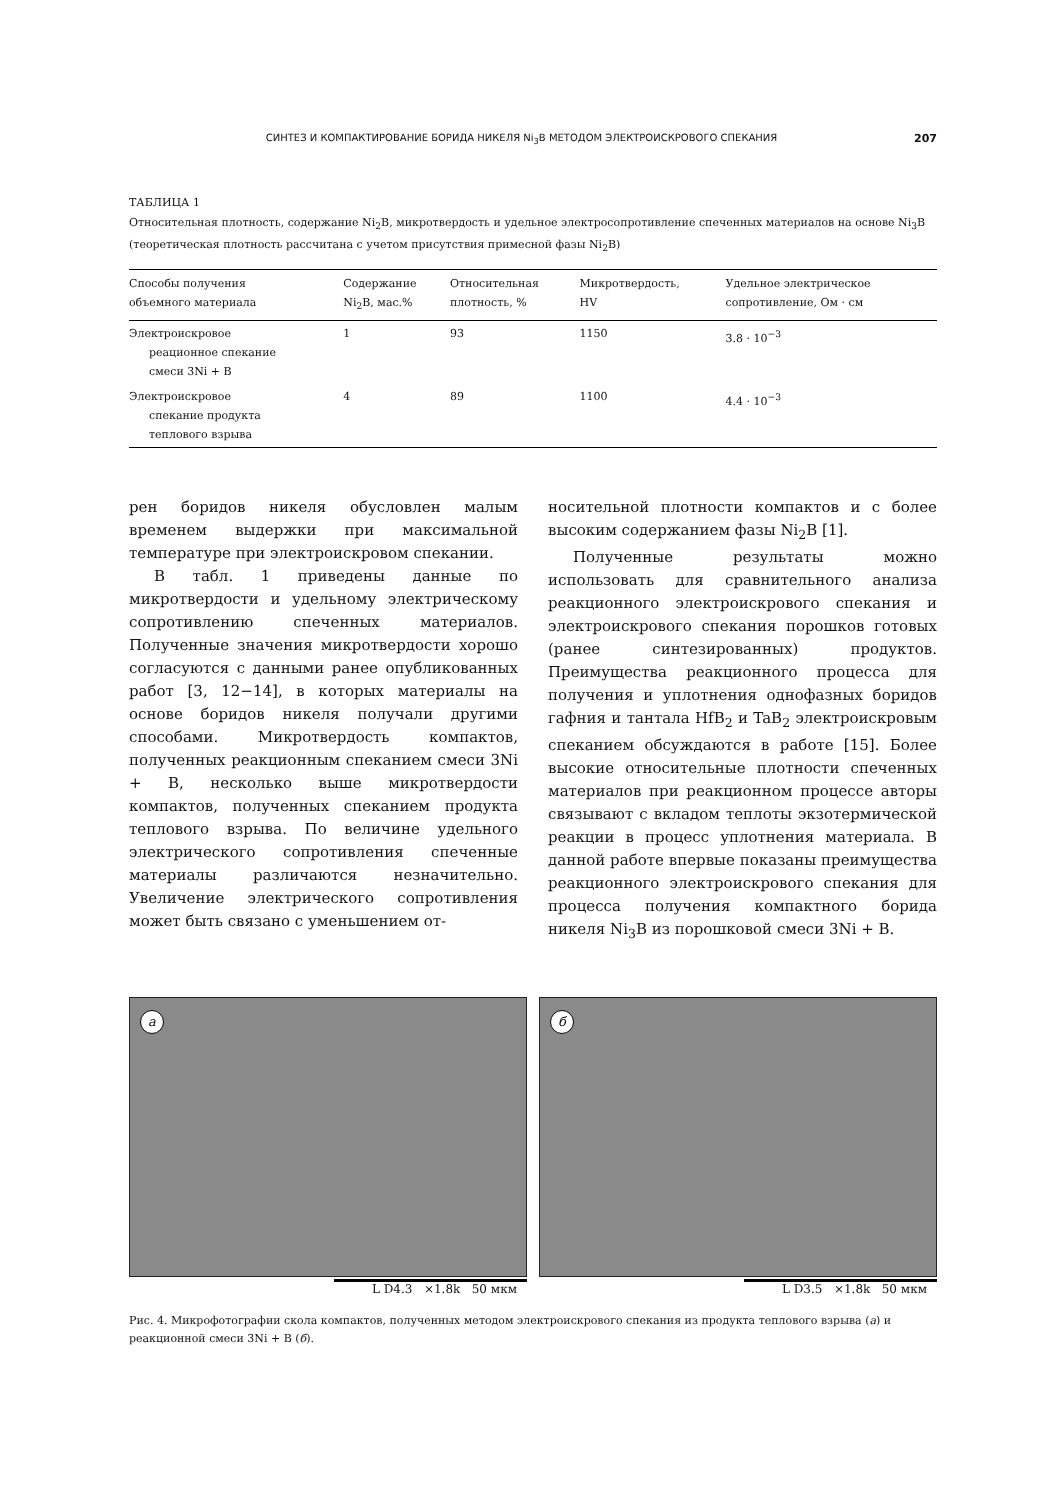СИНТЕЗ И КОМПАКТИРОВАНИЕ БОРИДА НИКЕЛЯ Ni<sub>3</sub>B МЕТОДОМ ЭЛЕКТРОИСКРОВОГО СПЕКАНИЯ 207
ТАБЛИЦА 1
Относительная плотность, содержание Ni<sub>2</sub>B, микротвердость и удельное электросопротивление спеченных материалов на основе Ni<sub>3</sub>B (теоретическая плотность рассчитана с учетом присутствия примесной фазы Ni<sub>2</sub>B)
| Способы получения объемного материала | Содержание Ni<sub>2</sub>B, мас.% | Относительная плотность, % | Микротвердость, HV | Удельное электрическое сопротивление, Ом · см |
| --- | --- | --- | --- | --- |
| Электроискровое реационное спекание смеси 3Ni + B | 1 | 93 | 1150 | 3.8 · 10<sup>−3</sup> |
| Электроискровое спекание продукта теплового взрыва | 4 | 89 | 1100 | 4.4 · 10<sup>−3</sup> |
рен боридов никеля обусловлен малым временем выдержки при максимальной температуре при электроискровом спекании.
В табл. 1 приведены данные по микротвердости и удельному электрическому сопротивлению спеченных материалов. Полученные значения микротвердости хорошо согласуются с данными ранее опубликованных работ [3, 12−14], в которых материалы на основе боридов никеля получали другими способами. Микротвердость компактов, полученных реакционным спеканием смеси 3Ni + B, несколько выше микротвердости компактов, полученных спеканием продукта теплового взрыва. По величине удельного электрического сопротивления спеченные материалы различаются незначительно. Увеличение электрического сопротивления может быть связано с уменьшением от-
носительной плотности компактов и с более высоким содержанием фазы Ni<sub>2</sub>B [1].
Полученные результаты можно использовать для сравнительного анализа реакционного электроискрового спекания и электроискрового спекания порошков готовых (ранее синтезированных) продуктов. Преимущества реакционного процесса для получения и уплотнения однофазных боридов гафния и тантала HfB<sub>2</sub> и TaB<sub>2</sub> электроискровым спеканием обсуждаются в работе [15]. Более высокие относительные плотности спеченных материалов при реакционном процессе авторы связывают с вкладом теплоты экзотермической реакции в процесс уплотнения материала. В данной работе впервые показаны преимущества реакционного электроискрового спекания для процесса получения компактного борида никеля Ni<sub>3</sub>B из порошковой смеси 3Ni + B.
а
L D4.3 ×1.8k 50 мкм
б
L D3.5 ×1.8k 50 мкм
Рис. 4. Микрофотографии скола компактов, полученных методом электроискрового спекания из продукта теплового взрыва (а) и реакционной смеси 3Ni + B (б).